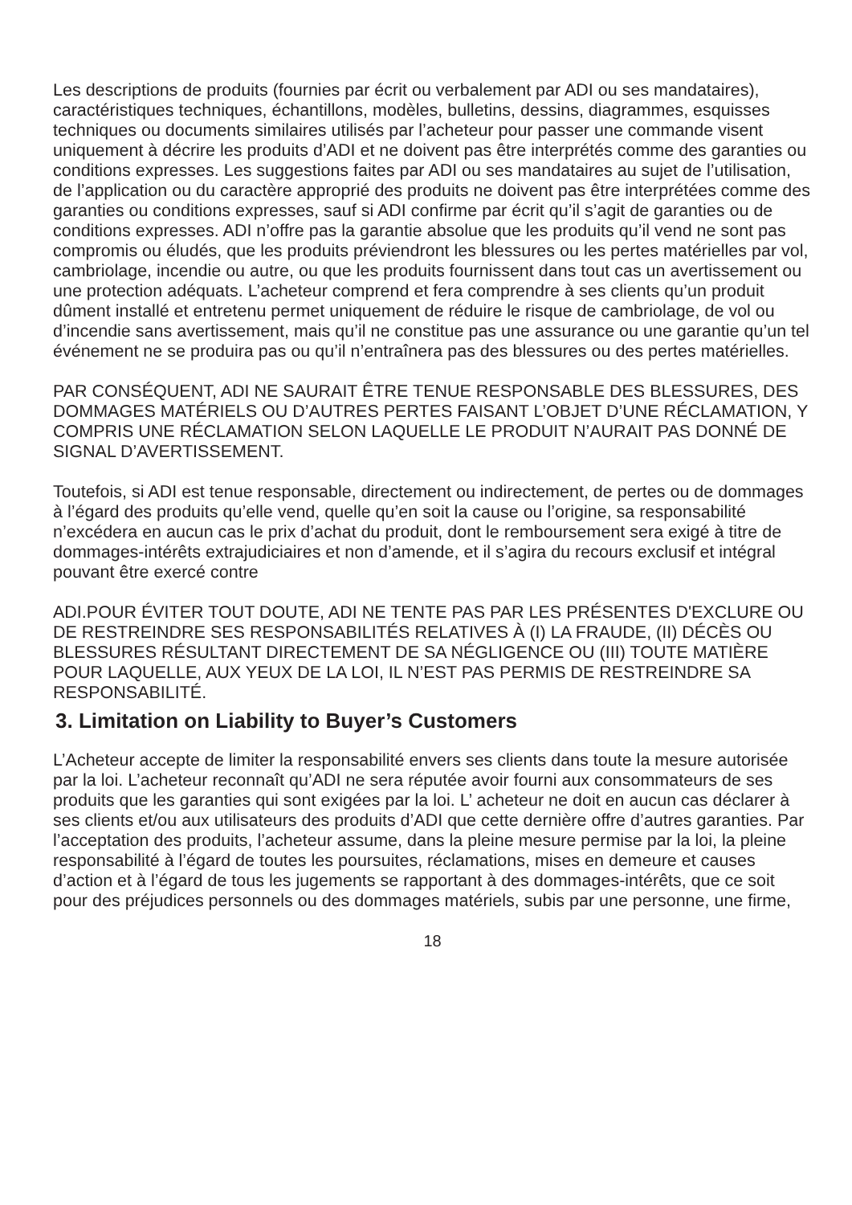Les descriptions de produits (fournies par écrit ou verbalement par ADI ou ses mandataires), caractéristiques techniques, échantillons, modèles, bulletins, dessins, diagrammes, esquisses techniques ou documents similaires utilisés par l’acheteur pour passer une commande visent uniquement à décrire les produits d’ADI et ne doivent pas être interprétés comme des garanties ou conditions expresses. Les suggestions faites par ADI ou ses mandataires au sujet de l’utilisation, de l’application ou du caractère approprié des produits ne doivent pas être interprétées comme des garanties ou conditions expresses, sauf si ADI confirme par écrit qu’il s’agit de garanties ou de conditions expresses. ADI n’offre pas la garantie absolue que les produits qu’il vend ne sont pas compromis ou éludés, que les produits préviendront les blessures ou les pertes matérielles par vol, cambriolage, incendie ou autre, ou que les produits fournissent dans tout cas un avertissement ou une protection adéquats. L’acheteur comprend et fera comprendre à ses clients qu’un produit dûment installé et entretenu permet uniquement de réduire le risque de cambriolage, de vol ou d’incendie sans avertissement, mais qu’il ne constitue pas une assurance ou une garantie qu’un tel événement ne se produira pas ou qu’il n’entraînera pas des blessures ou des pertes matérielles.
PAR CONSÉQUENT, ADI NE SAURAIT ÊTRE TENUE RESPONSABLE DES BLESSURES, DES DOMMAGES MATÉRIELS OU D’AUTRES PERTES FAISANT L’OBJET D’UNE RÉCLAMATION, Y COMPRIS UNE RÉCLAMATION SELON LAQUELLE LE PRODUIT N’AURAIT PAS DONNÉ DE SIGNAL D’AVERTISSEMENT.
Toutefois, si ADI est tenue responsable, directement ou indirectement, de pertes ou de dommages à l’égard des produits qu’elle vend, quelle qu’en soit la cause ou l’origine, sa responsabilité n’excédera en aucun cas le prix d’achat du produit, dont le remboursement sera exigé à titre de dommages-intérêts extrajudiciaires et non d’amende, et il s’agira du recours exclusif et intégral pouvant être exercé contre
ADI.POUR ÉVITER TOUT DOUTE, ADI NE TENTE PAS PAR LES PRÉSENTES D'EXCLURE OU DE RESTREINDRE SES RESPONSABILITÉS RELATIVES À (I) LA FRAUDE, (II) DÉCÈS OU BLESSURES RÉSULTANT DIRECTEMENT DE SA NÉGLIGENCE OU (III) TOUTE MATIÈRE POUR LAQUELLE, AUX YEUX DE LA LOI, IL N’EST PAS PERMIS DE RESTREINDRE SA RESPONSABILITÉ.
3. Limitation on Liability to Buyer’s Customers
L’Acheteur accepte de limiter la responsabilité envers ses clients dans toute la mesure autorisée par la loi. L’acheteur reconnaît qu’ADI ne sera réputée avoir fourni aux consommateurs de ses produits que les garanties qui sont exigées par la loi. L’ acheteur ne doit en aucun cas déclarer à ses clients et/ou aux utilisateurs des produits d’ADI que cette dernière offre d’autres garanties. Par l’acceptation des produits, l’acheteur assume, dans la pleine mesure permise par la loi, la pleine responsabilité à l’égard de toutes les poursuites, réclamations, mises en demeure et causes d’action et à l’égard de tous les jugements se rapportant à des dommages-intérêts, que ce soit pour des préjudices personnels ou des dommages matériels, subis par une personne, une firme,
18